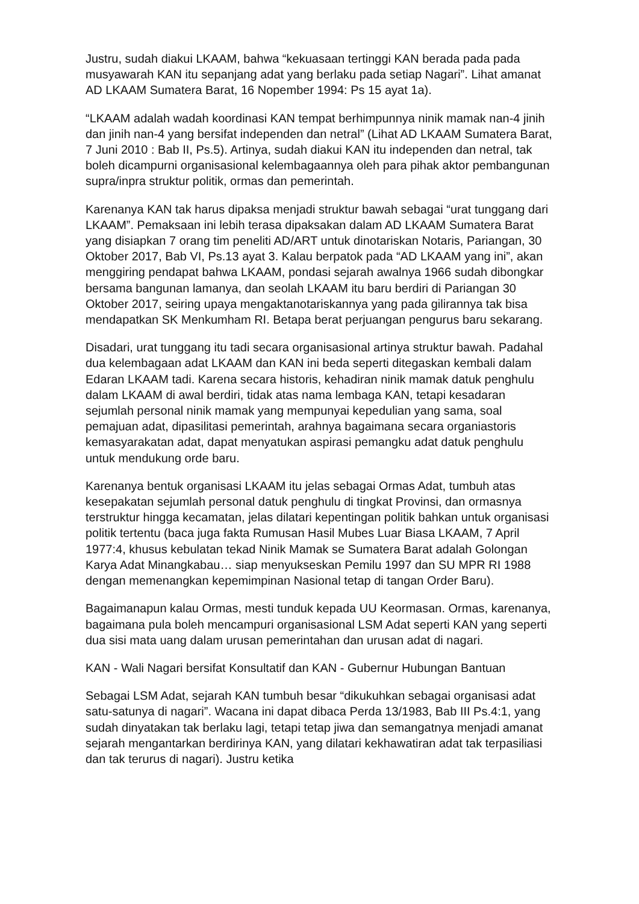Justru, sudah diakui LKAAM, bahwa “kekuasaan tertinggi KAN berada pada pada musyawarah KAN itu sepanjang adat yang berlaku pada setiap Nagari”. Lihat amanat AD LKAAM Sumatera Barat, 16 Nopember 1994: Ps 15 ayat 1a).
“LKAAM adalah wadah koordinasi KAN tempat berhimpunnya ninik mamak nan-4 jinih dan jinih nan-4 yang bersifat independen dan netral” (Lihat AD LKAAM Sumatera Barat, 7 Juni 2010 : Bab II, Ps.5). Artinya, sudah diakui KAN itu independen dan netral, tak boleh dicampurni organisasional kelembagaannya oleh para pihak aktor pembangunan supra/inpra struktur politik, ormas dan pemerintah.
Karenanya KAN tak harus dipaksa menjadi struktur bawah sebagai “urat tunggang dari LKAAM”. Pemaksaan ini lebih terasa dipaksakan dalam AD LKAAM Sumatera Barat yang disiapkan 7 orang tim peneliti AD/ART untuk dinotariskan Notaris, Pariangan, 30 Oktober 2017, Bab VI, Ps.13 ayat 3. Kalau berpatok pada “AD LKAAM yang ini”, akan menggiring pendapat bahwa LKAAM, pondasi sejarah awalnya 1966 sudah dibongkar bersama bangunan lamanya, dan seolah LKAAM itu baru berdiri di Pariangan 30 Oktober 2017, seiring upaya mengaktanotariskannya yang pada gilirannya tak bisa mendapatkan SK Menkumham RI. Betapa berat perjuangan pengurus baru sekarang.
Disadari, urat tunggang itu tadi secara organisasional artinya struktur bawah. Padahal dua kelembagaan adat LKAAM dan KAN ini beda seperti ditegaskan kembali dalam Edaran LKAAM tadi. Karena secara historis, kehadiran ninik mamak datuk penghulu dalam LKAAM di awal berdiri, tidak atas nama lembaga KAN, tetapi kesadaran sejumlah personal ninik mamak yang mempunyai kepedulian yang sama, soal pemajuan adat, dipasilitasi pemerintah, arahnya bagaimana secara organiastoris kemasyarakatan adat, dapat menyatukan aspirasi pemangku adat datuk penghulu untuk mendukung orde baru.
Karenanya bentuk organisasi LKAAM itu jelas sebagai Ormas Adat, tumbuh atas kesepakatan sejumlah personal datuk penghulu di tingkat Provinsi, dan ormasnya terstruktur hingga kecamatan, jelas dilatari kepentingan politik bahkan untuk organisasi politik tertentu (baca juga fakta Rumusan Hasil Mubes Luar Biasa LKAAM, 7 April 1977:4, khusus kebulatan tekad Ninik Mamak se Sumatera Barat adalah Golongan Karya Adat Minangkabau… siap menyukseskan Pemilu 1997 dan SU MPR RI 1988 dengan memenangkan kepemimpinan Nasional tetap di tangan Order Baru).
Bagaimanapun kalau Ormas, mesti tunduk kepada UU Keormasan. Ormas, karenanya, bagaimana pula boleh mencampuri organisasional LSM Adat seperti KAN yang seperti dua sisi mata uang dalam urusan pemerintahan dan urusan adat di nagari.
KAN - Wali Nagari bersifat Konsultatif dan KAN - Gubernur Hubungan Bantuan
Sebagai LSM Adat, sejarah KAN tumbuh besar “dikukuhkan sebagai organisasi adat satu-satunya di nagari”. Wacana ini dapat dibaca Perda 13/1983, Bab III Ps.4:1, yang sudah dinyatakan tak berlaku lagi, tetapi tetap jiwa dan semangatnya menjadi amanat sejarah mengantarkan berdirinya KAN, yang dilatari kekhawatiran adat tak terpasiliasi dan tak terurus di nagari). Justru ketika